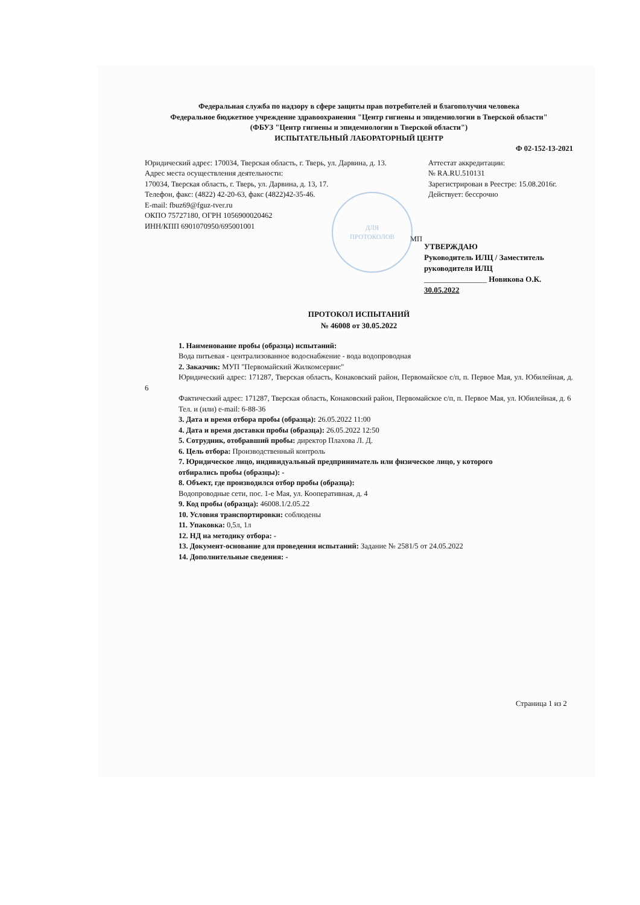Федеральная служба по надзору в сфере защиты прав потребителей и благополучия человека
Федеральное бюджетное учреждение здравоохранения "Центр гигиены и эпидемиологии в Тверской области"
(ФБУЗ "Центр гигиены и эпидемиологии в Тверской области")
ИСПЫТАТЕЛЬНЫЙ ЛАБОРАТОРНЫЙ ЦЕНТР
Ф 02-152-13-2021
Юридический адрес: 170034, Тверская область, г. Тверь, ул. Дарвина, д. 13.
Адрес места осуществления деятельности:
170034, Тверская область, г. Тверь, ул. Дарвина, д. 13, 17.
Телефон, факс: (4822) 42-20-63, факс (4822)42-35-46.
E-mail: fbuz69@fguz-tver.ru
ОКПО 75727180, ОГРН 1056900020462
ИНН/КПП 6901070950/695001001
МП
Аттестат аккредитации:
№ RA.RU.510131
Зарегистрирован в Реестре: 15.08.2016г.
Действует: бессрочно
ДЛЯ
ПРОТОКОЛОВ
УТВЕРЖДАЮ
Руководитель ИЛЦ / Заместитель
руководителя ИЛЦ
________________ Новикова О.К.
30.05.2022
ПРОТОКОЛ ИСПЫТАНИЙ
№ 46008 от 30.05.2022
1. Наименование пробы (образца) испытаний:
Вода питьевая - централизованное водоснабжение - вода водопроводная
2. Заказчик: МУП "Первомайский Жилкомсервис"
Юридический адрес: 171287, Тверская область, Конаковский район, Первомайское с/п, п. Первое Мая, ул. Юбилейная, д. 6
Фактический адрес: 171287, Тверская область, Конаковский район, Первомайское с/п, п. Первое Мая, ул. Юбилейная, д. 6
Тел. и (или) e-mail: 6-88-36
3. Дата и время отбора пробы (образца): 26.05.2022 11:00
4. Дата и время доставки пробы (образца): 26.05.2022 12:50
5. Сотрудник, отобравший пробы: директор Плахова Л. Д.
6. Цель отбора: Производственный контроль
7. Юридическое лицо, индивидуальный предприниматель или физическое лицо, у которого
отбирались пробы (образцы): -
8. Объект, где производился отбор пробы (образца):
Водопроводные сети, пос. 1-е Мая, ул. Кооперативная, д. 4
9. Код пробы (образца): 46008.1/2.05.22
10. Условия транспортировки: соблюдены
11. Упаковка: 0,5л, 1л
12. НД на методику отбора: -
13. Документ-основание для проведения испытаний: Задание № 2581/5 от 24.05.2022
14. Дополнительные сведения: -
Страница 1 из 2